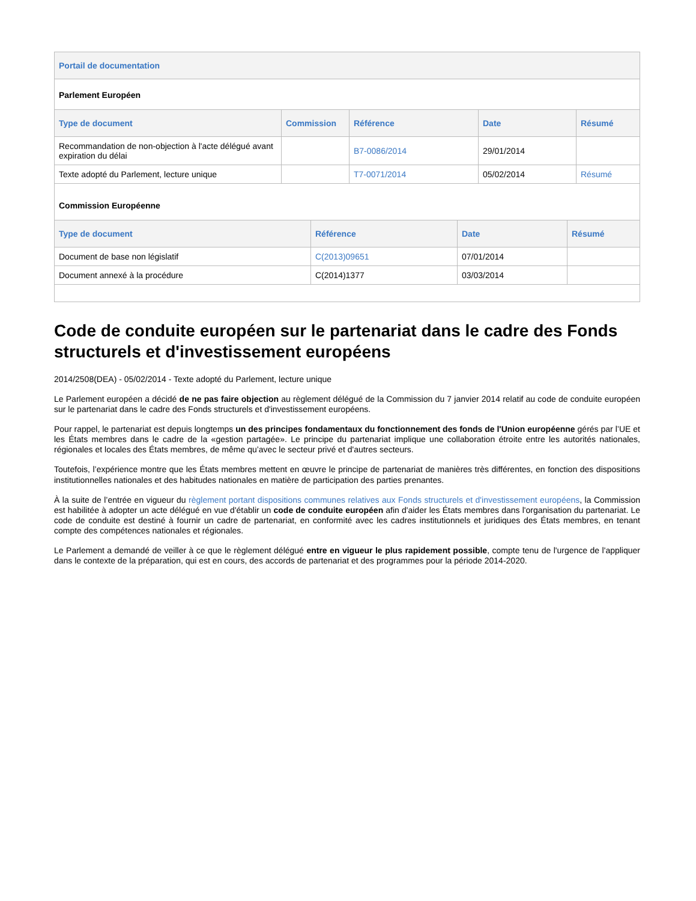Portail de documentation
Parlement Européen
| Type de document | Commission | Référence | Date | Résumé |
| --- | --- | --- | --- | --- |
| Recommandation de non-objection à l'acte délégué avant expiration du délai | | B7-0086/2014 | 29/01/2014 | |
| Texte adopté du Parlement, lecture unique | | T7-0071/2014 | 05/02/2014 | Résumé |
Commission Européenne
| Type de document | Référence | Date | Résumé |
| --- | --- | --- | --- |
| Document de base non législatif | C(2013)09651 | 07/01/2014 | |
| Document annexé à la procédure | C(2014)1377 | 03/03/2014 | |
Code de conduite européen sur le partenariat dans le cadre des Fonds structurels et d'investissement européens
2014/2508(DEA) - 05/02/2014 - Texte adopté du Parlement, lecture unique
Le Parlement européen a décidé de ne pas faire objection au règlement délégué de la Commission du 7 janvier 2014 relatif au code de conduite européen sur le partenariat dans le cadre des Fonds structurels et d'investissement européens.
Pour rappel, le partenariat est depuis longtemps un des principes fondamentaux du fonctionnement des fonds de l'Union européenne gérés par l’UE et les États membres dans le cadre de la «gestion partagée». Le principe du partenariat implique une collaboration étroite entre les autorités nationales, régionales et locales des États membres, de même qu’avec le secteur privé et d'autres secteurs.
Toutefois, l’expérience montre que les États membres mettent en œuvre le principe de partenariat de manières très différentes, en fonction des dispositions institutionnelles nationales et des habitudes nationales en matière de participation des parties prenantes.
À la suite de l’entrée en vigueur du règlement portant dispositions communes relatives aux Fonds structurels et d'investissement européens, la Commission est habilitée à adopter un acte délégué en vue d'établir un code de conduite européen afin d'aider les États membres dans l'organisation du partenariat. Le code de conduite est destiné à fournir un cadre de partenariat, en conformité avec les cadres institutionnels et juridiques des États membres, en tenant compte des compétences nationales et régionales.
Le Parlement a demandé de veiller à ce que le règlement délégué entre en vigueur le plus rapidement possible, compte tenu de l'urgence de l'appliquer dans le contexte de la préparation, qui est en cours, des accords de partenariat et des programmes pour la période 2014-2020.